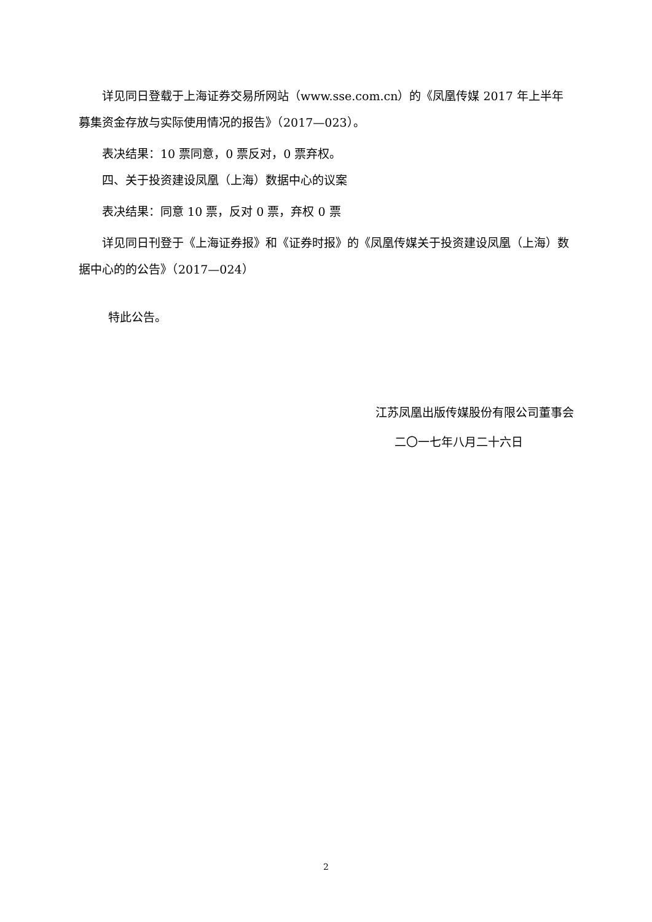详见同日登载于上海证券交易所网站（www.sse.com.cn）的《凤凰传媒 2017 年上半年募集资金存放与实际使用情况的报告》（2017—023）。
表决结果：10 票同意，0 票反对，0 票弃权。
四、关于投资建设凤凰（上海）数据中心的议案
表决结果：同意 10 票，反对 0 票，弃权 0 票
详见同日刊登于《上海证券报》和《证券时报》的《凤凰传媒关于投资建设凤凰（上海）数据中心的的公告》（2017—024）
特此公告。
江苏凤凰出版传媒股份有限公司董事会
二〇一七年八月二十六日
2